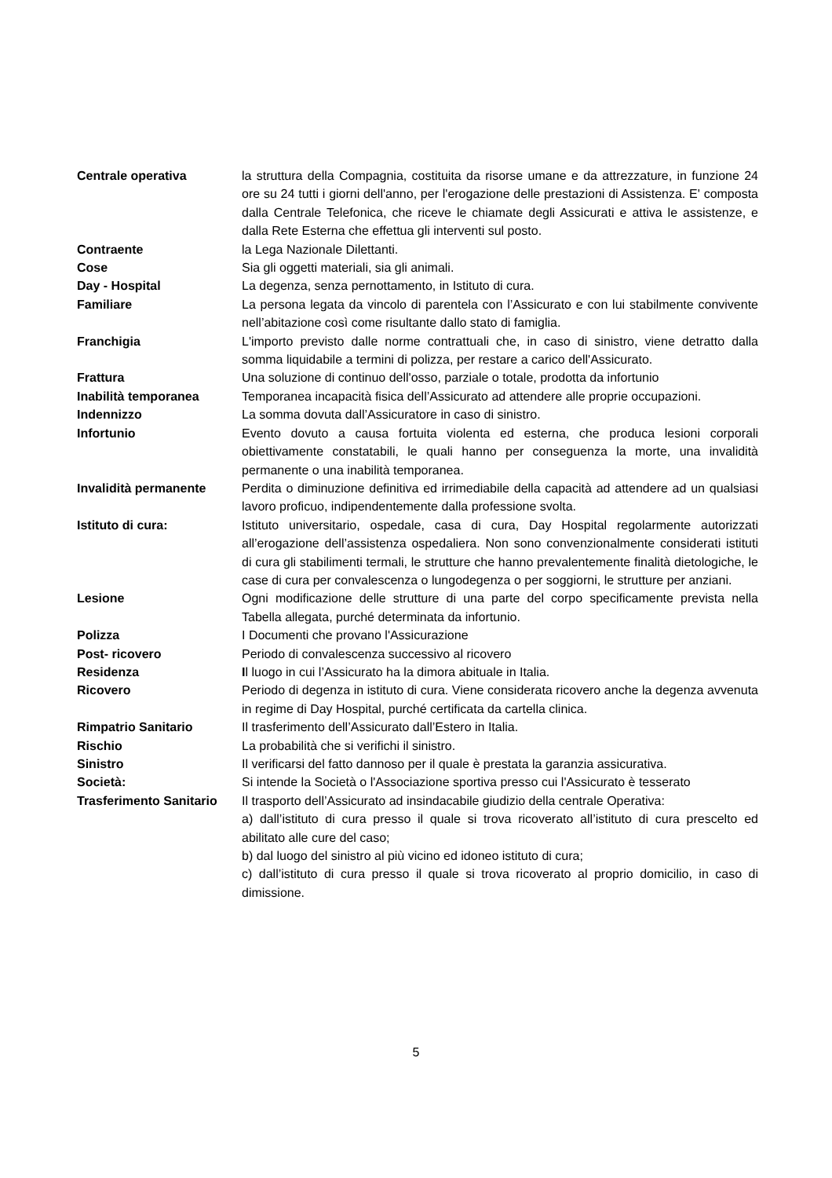| Centrale operativa | la struttura della Compagnia, costituita da risorse umane e da attrezzature, in funzione 24 ore su 24 tutti i giorni dell'anno, per l'erogazione delle prestazioni di Assistenza. E' composta dalla Centrale Telefonica, che riceve le chiamate degli Assicurati e attiva le assistenze, e dalla Rete Esterna che effettua gli interventi sul posto. |
| Contraente | la Lega Nazionale Dilettanti. |
| Cose | Sia gli oggetti materiali, sia gli animali. |
| Day - Hospital | La degenza, senza pernottamento, in Istituto di cura. |
| Familiare | La persona legata da vincolo di parentela con l’Assicurato e con lui stabilmente convivente nell’abitazione così come risultante dallo stato di famiglia. |
| Franchigia | L'importo previsto dalle norme contrattuali che, in caso di sinistro, viene detratto dalla somma liquidabile a termini di polizza, per restare a carico dell'Assicurato. |
| Frattura | Una soluzione di continuo dell'osso, parziale o totale, prodotta da infortunio |
| Inabilità temporanea | Temporanea incapacità fisica dell’Assicurato ad attendere alle proprie occupazioni. |
| Indennizzo | La somma dovuta dall’Assicuratore in caso di sinistro. |
| Infortunio | Evento dovuto a causa fortuita violenta ed esterna, che produca lesioni corporali obiettivamente constatabili, le quali hanno per conseguenza la morte, una invalidità permanente o una inabilità temporanea. |
| Invalidità permanente | Perdita o diminuzione definitiva ed irrimediabile della capacità ad attendere ad un qualsiasi lavoro proficuo, indipendentemente dalla professione svolta. |
| Istituto di cura: | Istituto universitario, ospedale, casa di cura, Day Hospital regolarmente autorizzati all’erogazione dell’assistenza ospedaliera. Non sono convenzionalmente considerati istituti di cura gli stabilimenti termali, le strutture che hanno prevalentemente finalità dietologiche, le case di cura per convalescenza o lungodegenza o per soggiorni, le strutture per anziani. |
| Lesione | Ogni modificazione delle strutture di una parte del corpo specificamente prevista nella Tabella allegata, purché determinata da infortunio. |
| Polizza | I Documenti che provano l'Assicurazione |
| Post- ricovero | Periodo di convalescenza successivo al ricovero |
| Residenza | I l luogo in cui l’Assicurato ha la dimora abituale in Italia. |
| Ricovero | Periodo di degenza in istituto di cura. Viene considerata ricovero anche la degenza avvenuta in regime di Day Hospital, purché certificata da cartella clinica. |
| Rimpatrio Sanitario | Il trasferimento dell’Assicurato dall’Estero in Italia. |
| Rischio | La probabilità che si verifichi il sinistro. |
| Sinistro | Il verificarsi del fatto dannoso per il quale è prestata la garanzia assicurativa. |
| Società: | Si intende la Società o l'Associazione sportiva presso cui l'Assicurato è tesserato |
| Trasferimento Sanitario | Il trasporto dell’Assicurato ad insindacabile giudizio della centrale Operativa: a) dall’istituto di cura presso il quale si trova ricoverato all’istituto di cura prescelto ed abilitato alle cure del caso; b) dal luogo del sinistro al più vicino ed idoneo istituto di cura; c) dall’istituto di cura presso il quale si trova ricoverato al proprio domicilio, in caso di dimissione. |
5